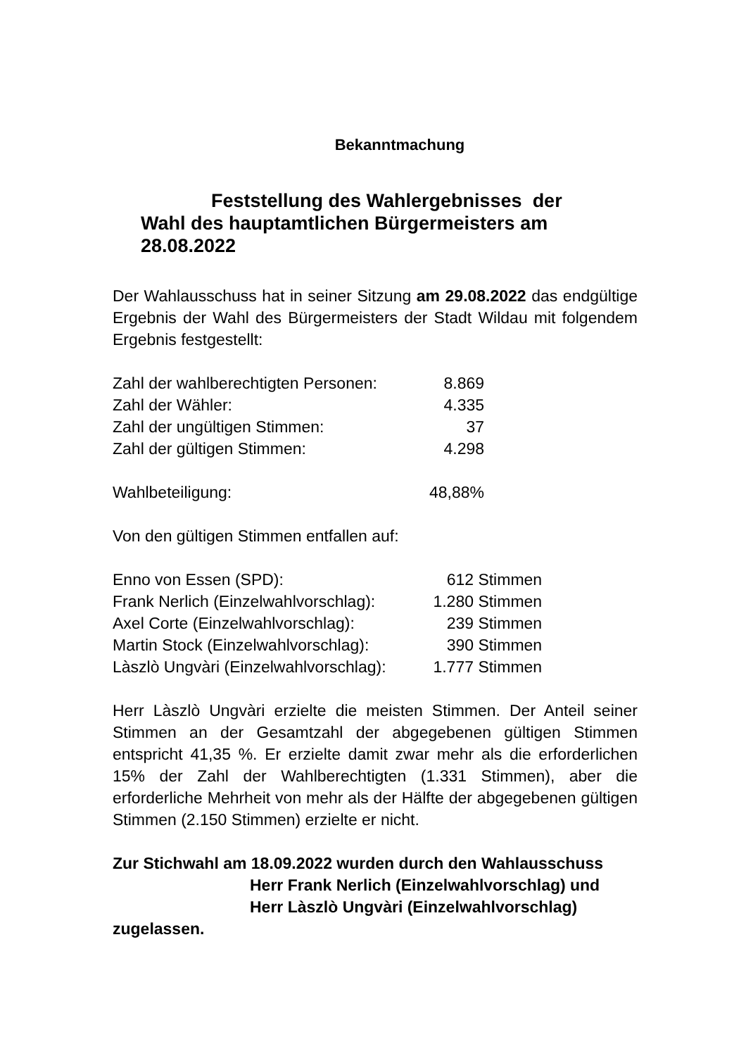Bekanntmachung
Feststellung des Wahlergebnisses der
Wahl des hauptamtlichen Bürgermeisters am
28.08.2022
Der Wahlausschuss hat in seiner Sitzung am 29.08.2022 das endgültige Ergebnis der Wahl des Bürgermeisters der Stadt Wildau mit folgendem Ergebnis festgestellt:
| Zahl der wahlberechtigten Personen: | 8.869 |
| Zahl der Wähler: | 4.335 |
| Zahl der ungültigen Stimmen: | 37 |
| Zahl der gültigen Stimmen: | 4.298 |
| Wahlbeteiligung: | 48,88% |
Von den gültigen Stimmen entfallen auf:
| Enno von Essen (SPD): | 612 | Stimmen |
| Frank Nerlich (Einzelwahlvorschlag): | 1.280 | Stimmen |
| Axel Corte (Einzelwahlvorschlag): | 239 | Stimmen |
| Martin Stock (Einzelwahlvorschlag): | 390 | Stimmen |
| Làszlò Ungvàri (Einzelwahlvorschlag): | 1.777 | Stimmen |
Herr Làszlò Ungvàri erzielte die meisten Stimmen. Der Anteil seiner Stimmen an der Gesamtzahl der abgegebenen gültigen Stimmen entspricht 41,35 %. Er erzielte damit zwar mehr als die erforderlichen 15% der Zahl der Wahlberechtigten (1.331 Stimmen), aber die erforderliche Mehrheit von mehr als der Hälfte der abgegebenen gültigen Stimmen (2.150 Stimmen) erzielte er nicht.
Zur Stichwahl am 18.09.2022 wurden durch den Wahlausschuss
Herr Frank Nerlich (Einzelwahlvorschlag) und
Herr Làszlò Ungvàri (Einzelwahlvorschlag)
zugelassen.